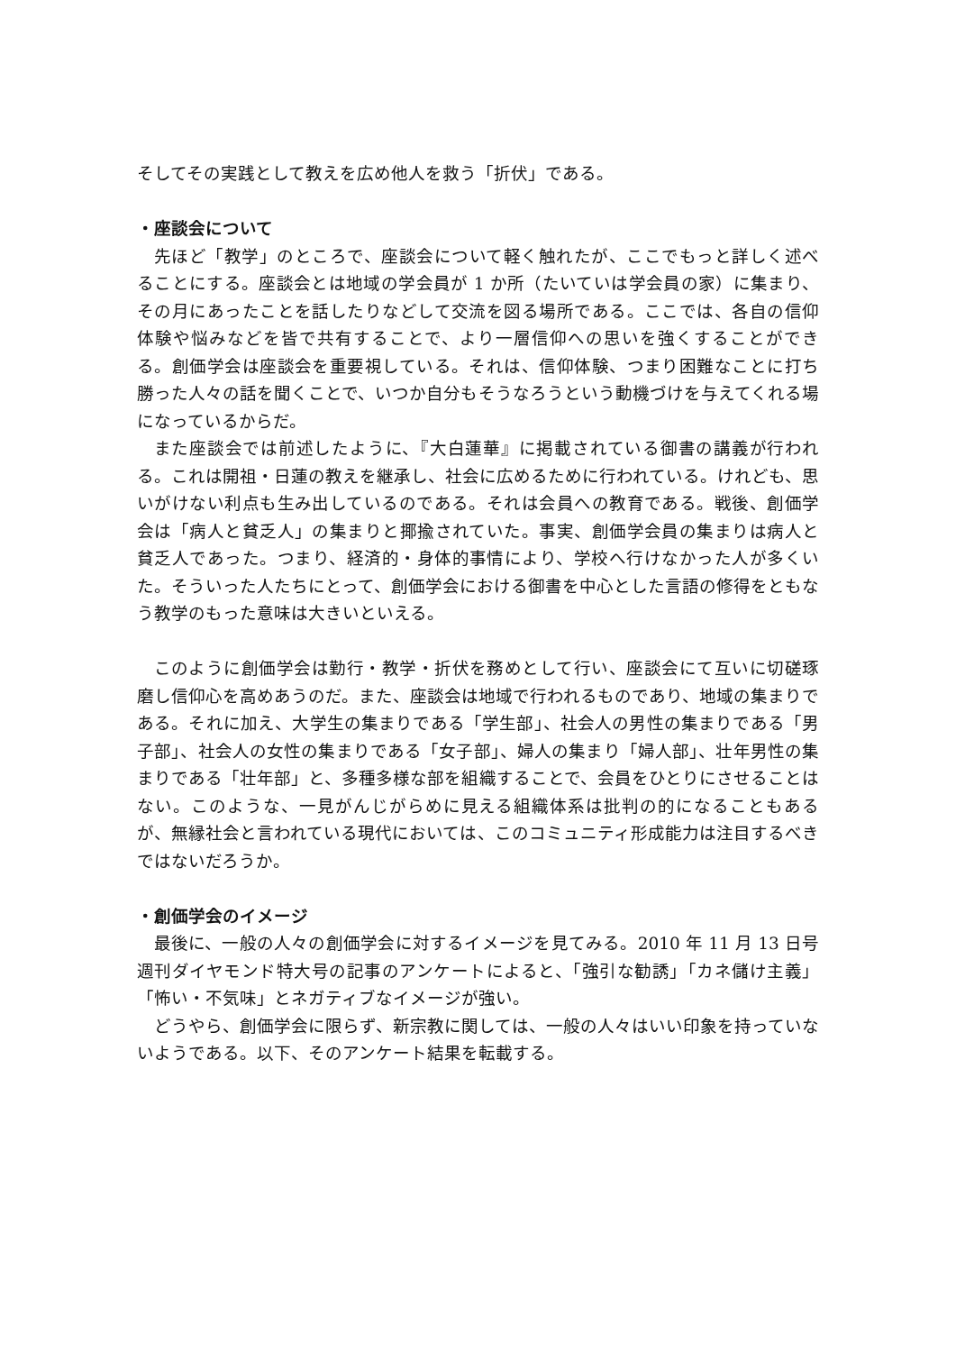そしてその実践として教えを広め他人を救う「折伏」である。
・座談会について
先ほど「教学」のところで、座談会について軽く触れたが、ここでもっと詳しく述べることにする。座談会とは地域の学会員が 1 か所（たいていは学会員の家）に集まり、その月にあったことを話したりなどして交流を図る場所である。ここでは、各自の信仰体験や悩みなどを皆で共有することで、より一層信仰への思いを強くすることができる。創価学会は座談会を重要視している。それは、信仰体験、つまり困難なことに打ち勝った人々の話を聞くことで、いつか自分もそうなろうという動機づけを与えてくれる場になっているからだ。
また座談会では前述したように、『大白蓮華』に掲載されている御書の講義が行われる。これは開祖・日蓮の教えを継承し、社会に広めるために行われている。けれども、思いがけない利点も生み出しているのである。それは会員への教育である。戦後、創価学会は「病人と貧乏人」の集まりと揶揄されていた。事実、創価学会員の集まりは病人と貧乏人であった。つまり、経済的・身体的事情により、学校へ行けなかった人が多くいた。そういった人たちにとって、創価学会における御書を中心とした言語の修得をともなう教学のもった意味は大きいといえる。
このように創価学会は勤行・教学・折伏を務めとして行い、座談会にて互いに切磋琢磨し信仰心を高めあうのだ。また、座談会は地域で行われるものであり、地域の集まりである。それに加え、大学生の集まりである「学生部」、社会人の男性の集まりである「男子部」、社会人の女性の集まりである「女子部」、婦人の集まり「婦人部」、壮年男性の集まりである「壮年部」と、多種多様な部を組織することで、会員をひとりにさせることはない。このような、一見がんじがらめに見える組織体系は批判の的になることもあるが、無縁社会と言われている現代においては、このコミュニティ形成能力は注目するべきではないだろうか。
・創価学会のイメージ
最後に、一般の人々の創価学会に対するイメージを見てみる。2010 年 11 月 13 日号週刊ダイヤモンド特大号の記事のアンケートによると、「強引な勧誘」「カネ儲け主義」「怖い・不気味」とネガティブなイメージが強い。
どうやら、創価学会に限らず、新宗教に関しては、一般の人々はいい印象を持っていないようである。以下、そのアンケート結果を転載する。